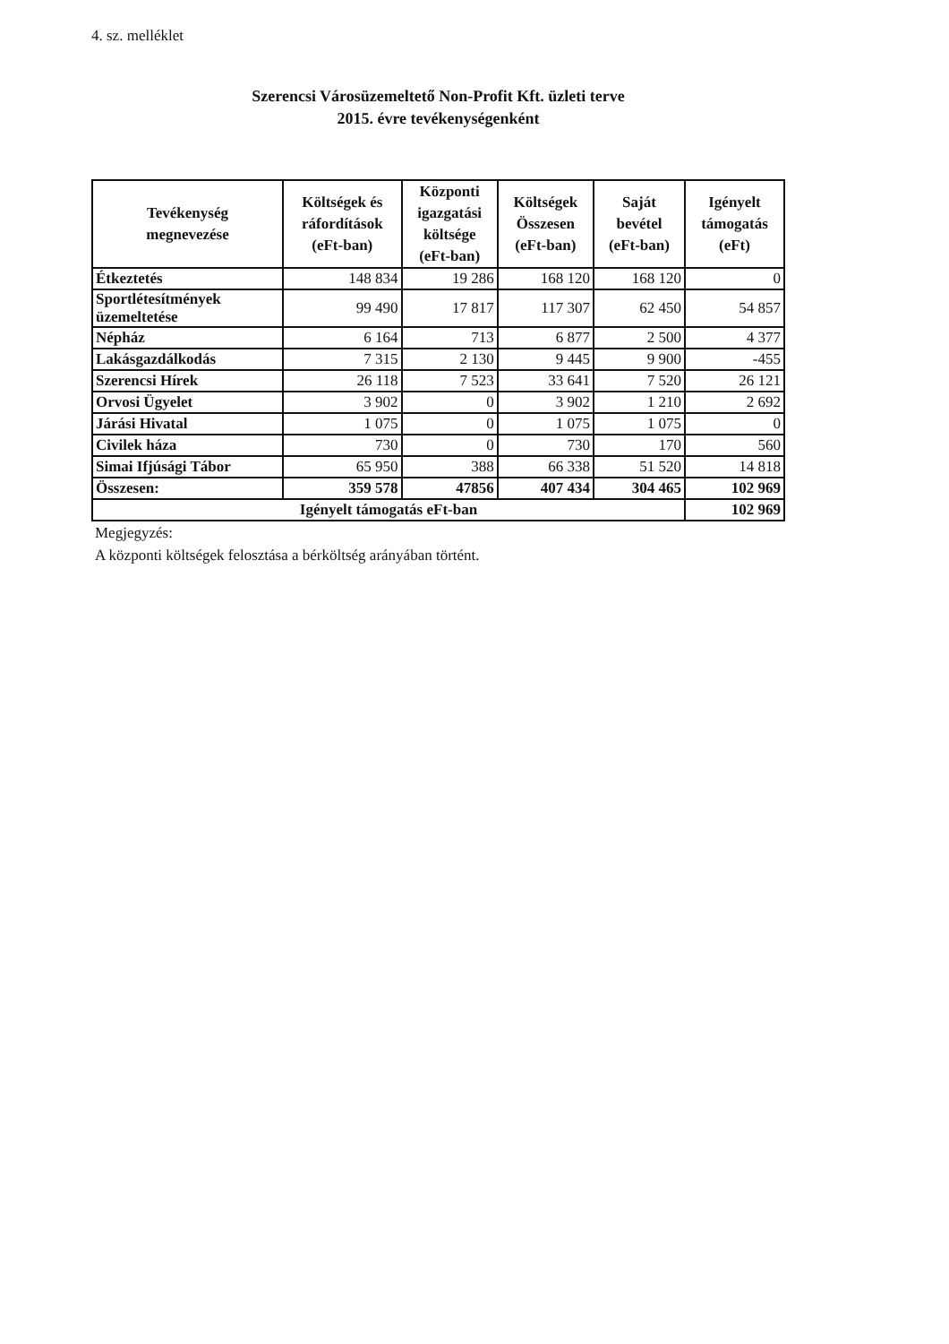4. sz. melléklet
Szerencsi Városüzemeltető Non-Profit Kft. üzleti terve
2015. évre tevékenységenként
| Tevékenység megnevezése | Költségek és ráfordítások (eFt-ban) | Központi igazgatási költsége (eFt-ban) | Költségek Összesen (eFt-ban) | Saját bevétel (eFt-ban) | Igényelt támogatás (eFt) |
| --- | --- | --- | --- | --- | --- |
| Étkeztetés | 148 834 | 19 286 | 168 120 | 168 120 | 0 |
| Sportlétesítmények üzemeltetése | 99 490 | 17 817 | 117 307 | 62 450 | 54 857 |
| Népház | 6 164 | 713 | 6 877 | 2 500 | 4 377 |
| Lakásgazdálkodás | 7 315 | 2 130 | 9 445 | 9 900 | -455 |
| Szerencsi Hírek | 26 118 | 7 523 | 33 641 | 7 520 | 26 121 |
| Orvosi Ügyelet | 3 902 | 0 | 3 902 | 1 210 | 2 692 |
| Járási Hivatal | 1 075 | 0 | 1 075 | 1 075 | 0 |
| Civilek háza | 730 | 0 | 730 | 170 | 560 |
| Simai Ifjúsági Tábor | 65 950 | 388 | 66 338 | 51 520 | 14 818 |
| Összesen: | 359 578 | 47856 | 407 434 | 304 465 | 102 969 |
| Igényelt támogatás eFt-ban | | | | | 102 969 |
Megjegyzés:
A központi költségek felosztása a bérköltség arányában történt.